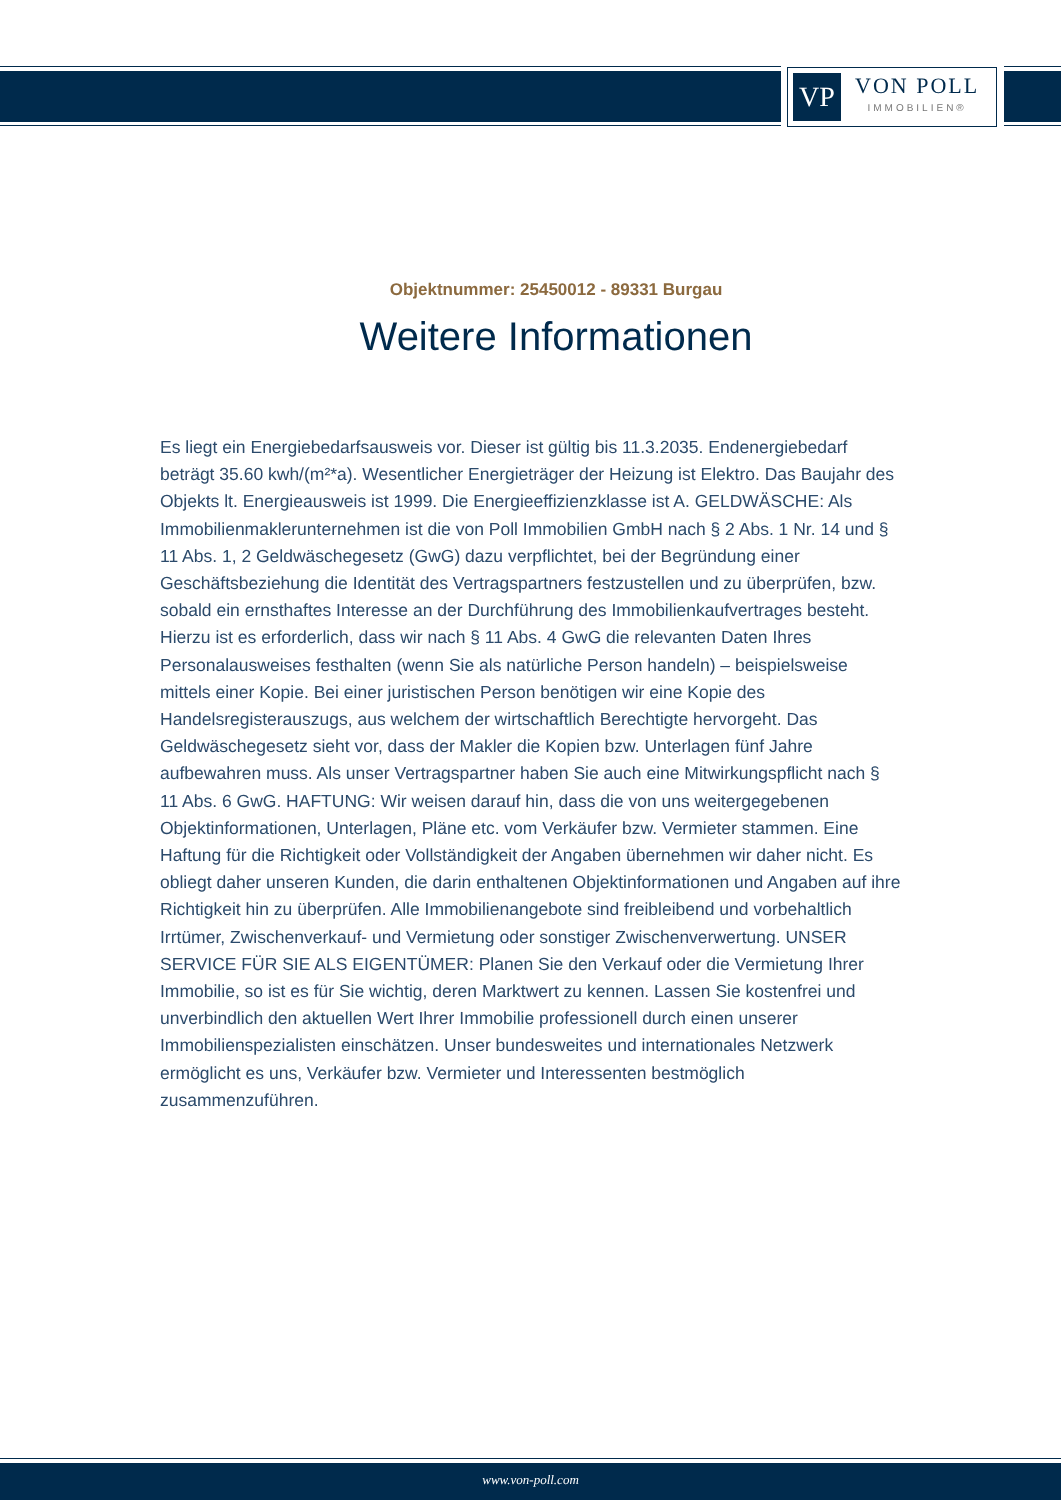VP
VON POLL
IMMOBILIEN®
Objektnummer: 25450012 - 89331 Burgau
Weitere Informationen
Es liegt ein Energiebedarfsausweis vor. Dieser ist gültig bis 11.3.2035. Endenergiebedarf beträgt 35.60 kwh/(m²*a). Wesentlicher Energieträger der Heizung ist Elektro. Das Baujahr des Objekts lt. Energieausweis ist 1999. Die Energieeffizienzklasse ist A. GELDWÄSCHE: Als Immobilienmaklerunternehmen ist die von Poll Immobilien GmbH nach § 2 Abs. 1 Nr. 14 und § 11 Abs. 1, 2 Geldwäschegesetz (GwG) dazu verpflichtet, bei der Begründung einer Geschäftsbeziehung die Identität des Vertragspartners festzustellen und zu überprüfen, bzw. sobald ein ernsthaftes Interesse an der Durchführung des Immobilienkaufvertrages besteht. Hierzu ist es erforderlich, dass wir nach § 11 Abs. 4 GwG die relevanten Daten Ihres Personalausweises festhalten (wenn Sie als natürliche Person handeln) – beispielsweise mittels einer Kopie. Bei einer juristischen Person benötigen wir eine Kopie des Handelsregisterauszugs, aus welchem der wirtschaftlich Berechtigte hervorgeht. Das Geldwäschegesetz sieht vor, dass der Makler die Kopien bzw. Unterlagen fünf Jahre aufbewahren muss. Als unser Vertragspartner haben Sie auch eine Mitwirkungspflicht nach § 11 Abs. 6 GwG. HAFTUNG: Wir weisen darauf hin, dass die von uns weitergegebenen Objektinformationen, Unterlagen, Pläne etc. vom Verkäufer bzw. Vermieter stammen. Eine Haftung für die Richtigkeit oder Vollständigkeit der Angaben übernehmen wir daher nicht. Es obliegt daher unseren Kunden, die darin enthaltenen Objektinformationen und Angaben auf ihre Richtigkeit hin zu überprüfen. Alle Immobilienangebote sind freibleibend und vorbehaltlich Irrtümer, Zwischenverkauf- und Vermietung oder sonstiger Zwischenverwertung. UNSER SERVICE FÜR SIE ALS EIGENTÜMER: Planen Sie den Verkauf oder die Vermietung Ihrer Immobilie, so ist es für Sie wichtig, deren Marktwert zu kennen. Lassen Sie kostenfrei und unverbindlich den aktuellen Wert Ihrer Immobilie professionell durch einen unserer Immobilienspezialisten einschätzen. Unser bundesweites und internationales Netzwerk ermöglicht es uns, Verkäufer bzw. Vermieter und Interessenten bestmöglich zusammenzuführen.
www.von-poll.com